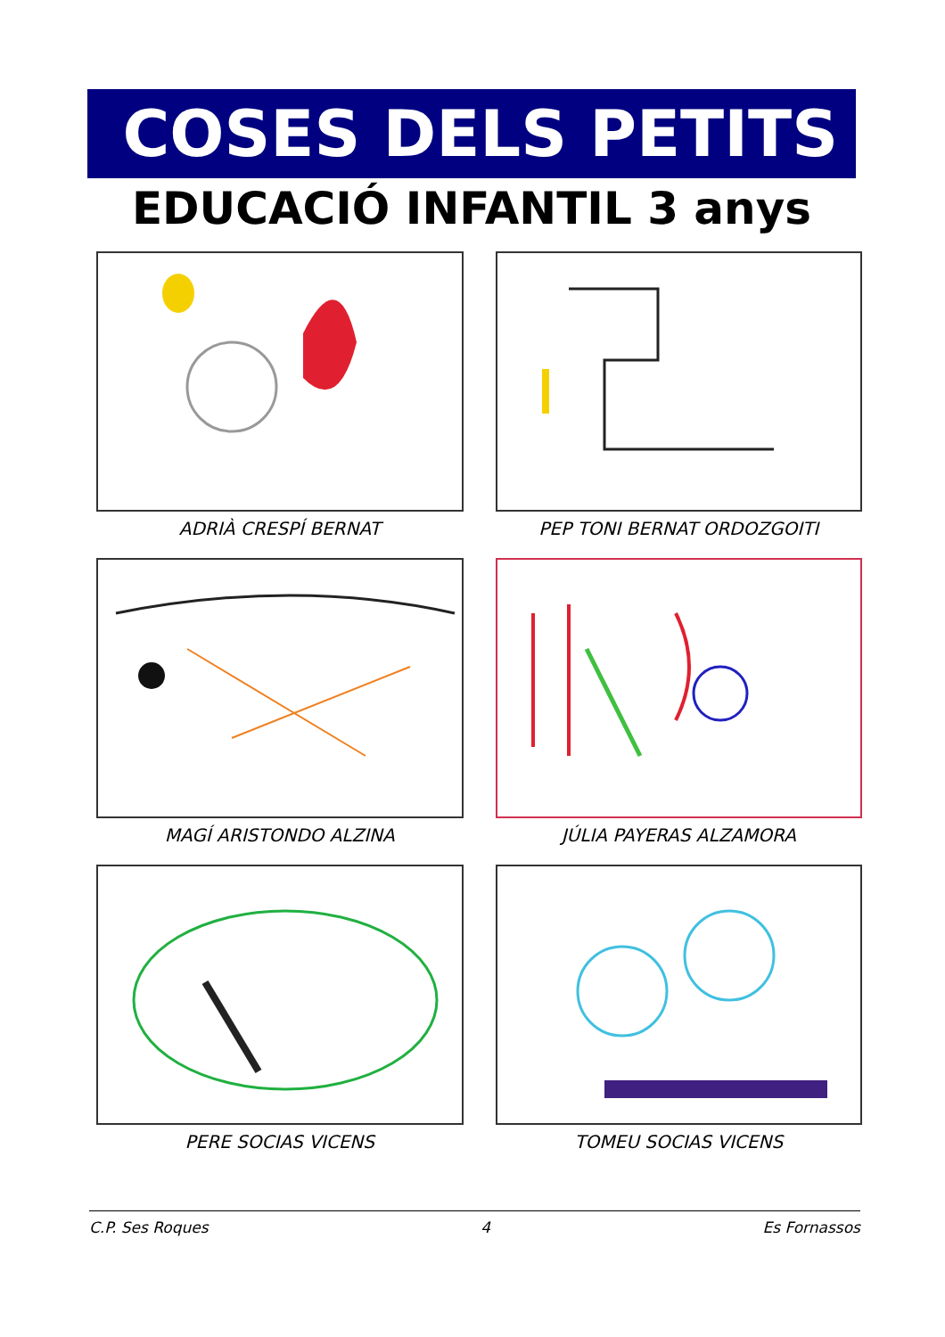COSES DELS PETITS
EDUCACIÓ INFANTIL 3 anys
ADRIÀ CRESPÍ BERNAT
PEP TONI BERNAT ORDOZGOITI
MAGÍ ARISTONDO ALZINA
JÚLIA PAYERAS ALZAMORA
PERE SOCIAS VICENS
TOMEU SOCIAS VICENS
C.P. Ses Roques 4 Es Fornassos